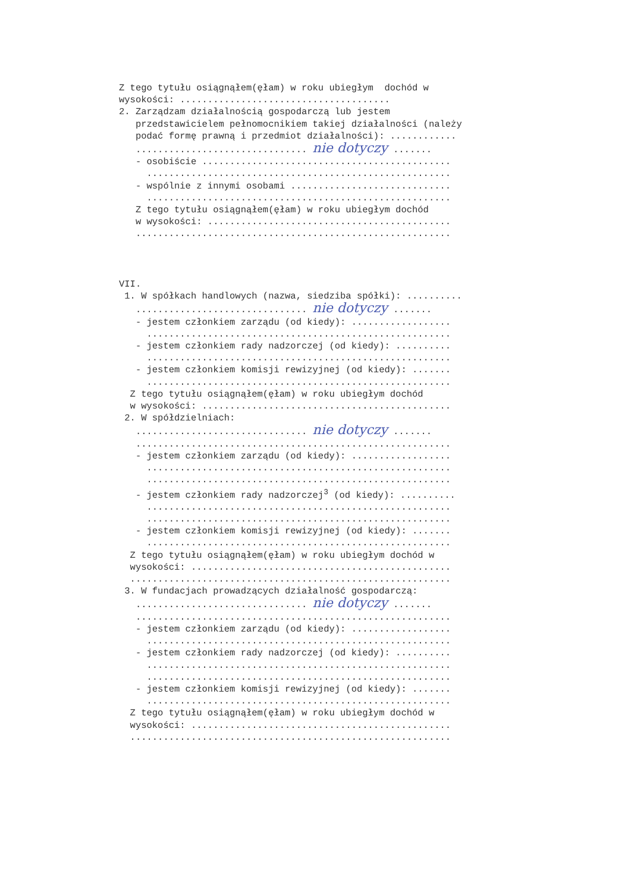Z tego tytułu osiągnąłem(ęłam) w roku ubiegłym dochód w wysokości: ...................................... 2. Zarządzam działalnością gospodarczą lub jestem przedstawicielem pełnomocnikiem takiej działalności (należy podać formę prawną i przedmiot działalności): ............ ............................... nie dotyczy ....... - osobiście ............................................. ....................................................... - wspólnie z innymi osobami ............................. ....................................................... Z tego tytułu osiągnąłem(ęłam) w roku ubiegłym dochód w wysokości: ............................................ .........................................................
VII. 1. W spółkach handlowych (nazwa, siedziba spółki): .......... ............................... nie dotyczy ....... - jestem członkiem zarządu (od kiedy): .................. ....................................................... - jestem członkiem rady nadzorczej (od kiedy): .......... ....................................................... - jestem członkiem komisji rewizyjnej (od kiedy): ....... ....................................................... Z tego tytułu osiągnąłem(ęłam) w roku ubiegłym dochód w wysokości: ............................................. 2. W spółdzielniach: ............................... nie dotyczy ....... ......................................................... - jestem członkiem zarządu (od kiedy): .................. ....................................................... ....................................................... - jestem członkiem rady nadzorczej<sup>3</sup> (od kiedy): .......... ....................................................... ....................................................... - jestem członkiem komisji rewizyjnej (od kiedy): ....... ....................................................... Z tego tytułu osiągnąłem(ęłam) w roku ubiegłym dochód w wysokości: ............................................... .......................................................... 3. W fundacjach prowadzących działalność gospodarczą: ............................... nie dotyczy ....... ......................................................... - jestem członkiem zarządu (od kiedy): .................. ....................................................... - jestem członkiem rady nadzorczej (od kiedy): .......... ....................................................... ....................................................... - jestem członkiem komisji rewizyjnej (od kiedy): ....... ....................................................... Z tego tytułu osiągnąłem(ęłam) w roku ubiegłym dochód w wysokości: ............................................... ..........................................................